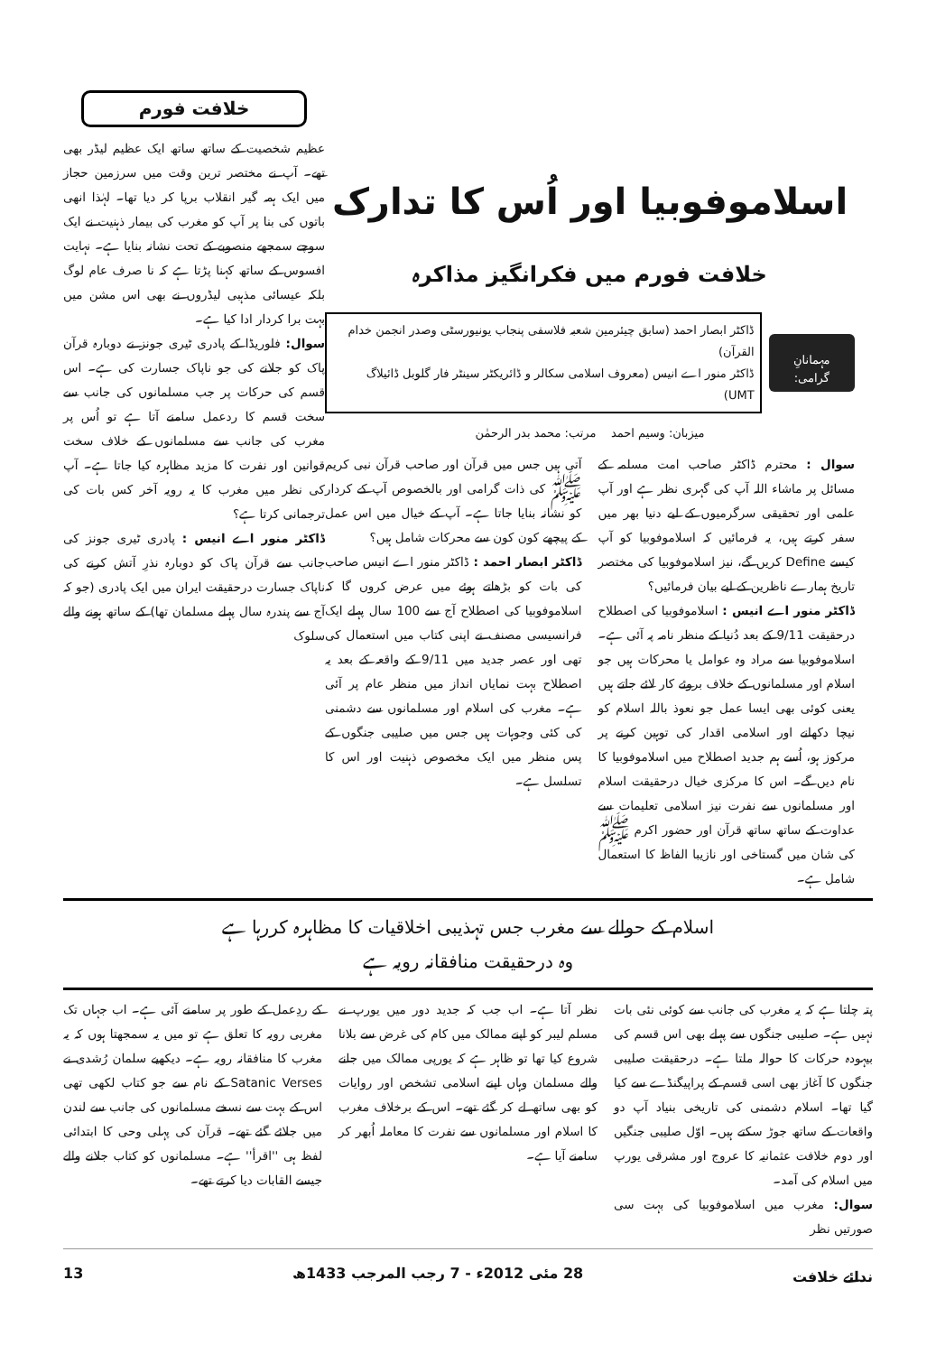اسلاموفوبیا اور اُس کا تدارک
خلافت فورم میں فکرانگیز مذاکرہ
مہمانانِ گرامی: ڈاکٹر ابصار احمد (سابق چیئرمین شعبہ فلاسفی پنجاب یونیورسٹی وصدر انجمن خدام القرآن)
ڈاکٹر منور اے انیس (معروف اسلامی سکالر و ڈائریکٹر سینٹر فار گلوبل ڈائیلاگ UMT)
میزبان: وسیم احمد مرتب: محمد بدر الرحمٰن
سوال : محترم ڈاکٹر صاحب امت مسلمہ کے مسائل پر ماشاء اللہ آپ کی گہری نظر ہے اور آپ علمی اور تحقیقی سرگرمیوں کے لیے دنیا بھر میں سفر کرتے ہیں، یہ فرمائیں کہ اسلاموفوبیا کو آپ کیسے Define کریں گے، نیز اسلاموفوبیا کی مختصر تاریخ ہمارے ناظرین کے لیے بیان فرمائیں؟
ڈاکٹر منور اے انیس : اسلاموفوبیا کی اصطلاح درحقیقت 9/11 کے بعد دُنیا کے منظر نامہ پہ آئی ہے۔ اسلاموفوبیا سے مراد وہ عوامل یا محرکات ہیں جو اسلام اور مسلمانوں کے خلاف بروئے کار لائے جاتے ہیں یعنی کوئی بھی ایسا عمل جو نعوذ باللہ اسلام کو نیچا دکھانے اور اسلامی اقدار کی توہین کرنے پر مرکوز ہو، اُسے ہم جدید اصطلاح میں اسلاموفوبیا کا نام دیں گے۔ اس کا مرکزی خیال درحقیقت اسلام اور مسلمانوں سے نفرت نیز اسلامی تعلیمات سے عداوت کے ساتھ ساتھ قرآن اور حضور اکرم ﷺ کی شان میں گستاخی اور نازیبا الفاظ کا استعمال شامل ہے۔
آتی ہیں جس میں قرآن اور صاحب قرآن نبی کریم ﷺ کی ذات گرامی اور بالخصوص آپ کے کردار کو نشانہ بنایا جاتا ہے۔ آپ کے خیال میں اس عمل کے پیچھے کون کون سے محرکات شامل ہیں؟
ڈاکٹر ابصار احمد : ڈاکٹر منور اے انیس صاحب کی بات کو بڑھاتے ہوئے میں عرض کروں گا کہ اسلاموفوبیا کی اصطلاح آج سے 100 سال پہلے ایک فرانسیسی مصنف نے اپنی کتاب میں استعمال کی تھی اور عصر جدید میں 9/11 کے واقعہ کے بعد یہ اصطلاح بہت نمایاں انداز میں منظر عام پر آئی ہے۔ مغرب کی اسلام اور مسلمانوں سے دشمنی کی کئی وجوہات ہیں جس میں صلیبی جنگوں کے پس منظر میں ایک مخصوص ذہنیت اور اس کا تسلسل ہے۔
خلافت فورم
عظیم شخصیت کے ساتھ ساتھ ایک عظیم لیڈر بھی تھے۔ آپ نے مختصر ترین وقت میں سرزمین حجاز میں ایک ہمہ گیر انقلاب برپا کر دیا تھا۔ لہٰذا انھی باتوں کی بنا پر آپ کو مغرب کی بیمار ذہنیت نے ایک سوچے سمجھے منصوبے کے تحت نشانہ بنایا ہے۔ نہایت افسوس کے ساتھ کہنا پڑتا ہے کہ نا صرف عام لوگ بلکہ عیسائی مذہبی لیڈروں نے بھی اس مشن میں بہت برا کردار ادا کیا ہے۔
سوال: فلوریڈا کے پادری ٹیری جونز نے دوبارہ قرآن پاک کو جلانے کی جو ناپاک جسارت کی ہے۔ اس قسم کی حرکات پر جب مسلمانوں کی جانب سے سخت قسم کا ردعمل سامنے آتا ہے تو اُس پر مغرب کی جانب سے مسلمانوں کے خلاف سخت قوانین اور نفرت کا مزید مظاہرہ کیا جاتا ہے۔ آپ کی نظر میں مغرب کا یہ رویہ آخر کس بات کی ترجمانی کرتا ہے؟
ڈاکٹر منور اے انیس : پادری ٹیری جونز کی جانب سے قرآن پاک کو دوبارہ نذرِ آتش کرنے کی ناپاک جسارت درحقیقت ایران میں ایک پادری (جو کہ آج سے پندرہ سال پہلے مسلمان تھا) کے ساتھ ہونے والے سلوک
اسلام کے حوالے سے مغرب جس تہذیبی اخلاقیات کا مظاہرہ کررہا ہے
وہ درحقیقت منافقانہ رویہ ہے
پتہ چلتا ہے کہ یہ مغرب کی جانب سے کوئی نئی بات نہیں ہے۔ صلیبی جنگوں سے پہلے بھی اس قسم کی بیہودہ حرکات کا حوالہ ملتا ہے۔ درحقیقت صلیبی جنگوں کا آغاز بھی اسی قسم کے پراپیگنڈے سے کیا گیا تھا۔ اسلام دشمنی کی تاریخی بنیاد آپ دو واقعات کے ساتھ جوڑ سکتے ہیں۔ اوّل صلیبی جنگیں اور دوم خلافت عثمانیہ کا عروج اور مشرقی یورپ میں اسلام کی آمد۔
سوال: مغرب میں اسلاموفوبیا کی بہت سی صورتیں نظر
نظر آتا ہے۔ اب جب کہ جدید دور میں یورپ نے مسلم لیبر کو اپنے ممالک میں کام کی غرض سے بلانا شروع کیا تھا تو ظاہر ہے کہ یورپی ممالک میں جانے والے مسلمان وہاں اپنے اسلامی تشخص اور روایات کو بھی ساتھ لے کر گئے تھے۔ اس کے برخلاف مغرب کا اسلام اور مسلمانوں سے نفرت کا معاملہ اُبھر کر سامنے آیا ہے۔
کے ردِعمل کے طور پر سامنے آئی ہے۔ اب جہاں تک مغربی رویہ کا تعلق ہے تو میں یہ سمجھتا ہوں کہ یہ مغرب کا منافقانہ رویہ ہے۔ دیکھیے سلمان رُشدی نے Satanic Verses کے نام سے جو کتاب لکھی تھی اس کے بہت سے نسخے مسلمانوں کی جانب سے لندن میں جلائے گئے تھے۔ قرآن کی پہلی وحی کا ابتدائی لفظ ہی ''اقرأ'' ہے۔ مسلمانوں کو کتاب جلانے والے جیسے القابات دیا کرتے تھے۔
ندائے خلافت 28 مئی 2012ء - 7 رجب المرجب 1433ھ 13